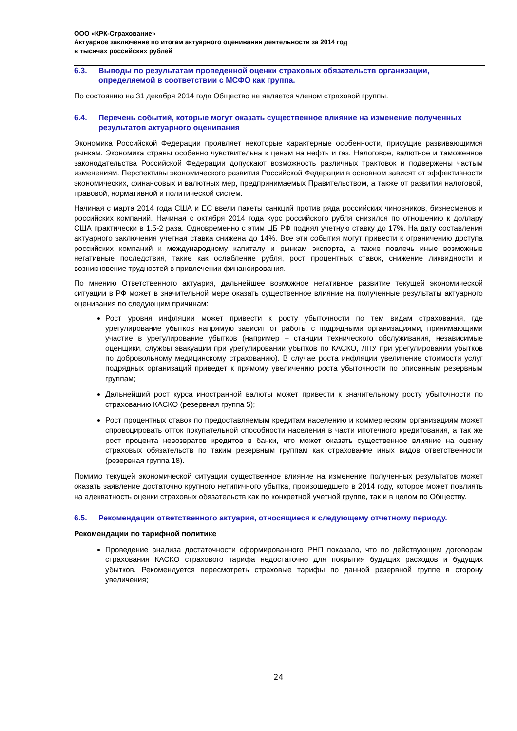ООО «КРК-Страхование»
Актуарное заключение по итогам актуарного оценивания деятельности за 2014 год
в тысячах российских рублей
6.3. Выводы по результатам проведенной оценки страховых обязательств организации, определяемой в соответствии с МСФО как группа.
По состоянию на 31 декабря 2014 года Общество не является членом страховой группы.
6.4. Перечень событий, которые могут оказать существенное влияние на изменение полученных результатов актуарного оценивания
Экономика Российской Федерации проявляет некоторые характерные особенности, присущие развивающимся рынкам. Экономика страны особенно чувствительна к ценам на нефть и газ. Налоговое, валютное и таможенное законодательства Российской Федерации допускают возможность различных трактовок и подвержены частым изменениям. Перспективы экономического развития Российской Федерации в основном зависят от эффективности экономических, финансовых и валютных мер, предпринимаемых Правительством, а также от развития налоговой, правовой, нормативной и политической систем.
Начиная с марта 2014 года США и ЕС ввели пакеты санкций против ряда российских чиновников, бизнесменов и российских компаний. Начиная с октября 2014 года курс российского рубля снизился по отношению к доллару США практически в 1,5-2 раза. Одновременно с этим ЦБ РФ поднял учетную ставку до 17%. На дату составления актуарного заключения учетная ставка снижена до 14%. Все эти события могут привести к ограничению доступа российских компаний к международному капиталу и рынкам экспорта, а также повлечь иные возможные негативные последствия, такие как ослабление рубля, рост процентных ставок, снижение ликвидности и возникновение трудностей в привлечении финансирования.
По мнению Ответственного актуария, дальнейшее возможное негативное развитие текущей экономической ситуации в РФ может в значительной мере оказать существенное влияние на полученные результаты актуарного оценивания по следующим причинам:
Рост уровня инфляции может привести к росту убыточности по тем видам страхования, где урегулирование убытков напрямую зависит от работы с подрядными организациями, принимающими участие в урегулирование убытков (например – станции технического обслуживания, независимые оценщики, службы эвакуации при урегулировании убытков по КАСКО, ЛПУ при урегулировании убытков по добровольному медицинскому страхованию). В случае роста инфляции увеличение стоимости услуг подрядных организаций приведет к прямому увеличению роста убыточности по описанным резервным группам;
Дальнейший рост курса иностранной валюты может привести к значительному росту убыточности по страхованию КАСКО (резервная группа 5);
Рост процентных ставок по предоставляемым кредитам населению и коммерческим организациям может спровоцировать отток покупательной способности населения в части ипотечного кредитования, а так же рост процента невозвратов кредитов в банки, что может оказать существенное влияние на оценку страховых обязательств по таким резервным группам как страхование иных видов ответственности (резервная группа 18).
Помимо текущей экономической ситуации существенное влияние на изменение полученных результатов может оказать заявление достаточно крупного нетипичного убытка, произошедшего в 2014 году, которое может повлиять на адекватность оценки страховых обязательств как по конкретной учетной группе, так и в целом по Обществу.
6.5. Рекомендации ответственного актуария, относящиеся к следующему отчетному периоду.
Рекомендации по тарифной политике
Проведение анализа достаточности сформированного РНП показало, что по действующим договорам страхования КАСКО страхового тарифа недостаточно для покрытия будущих расходов и будущих убытков. Рекомендуется пересмотреть страховые тарифы по данной резервной группе в сторону увеличения;
24